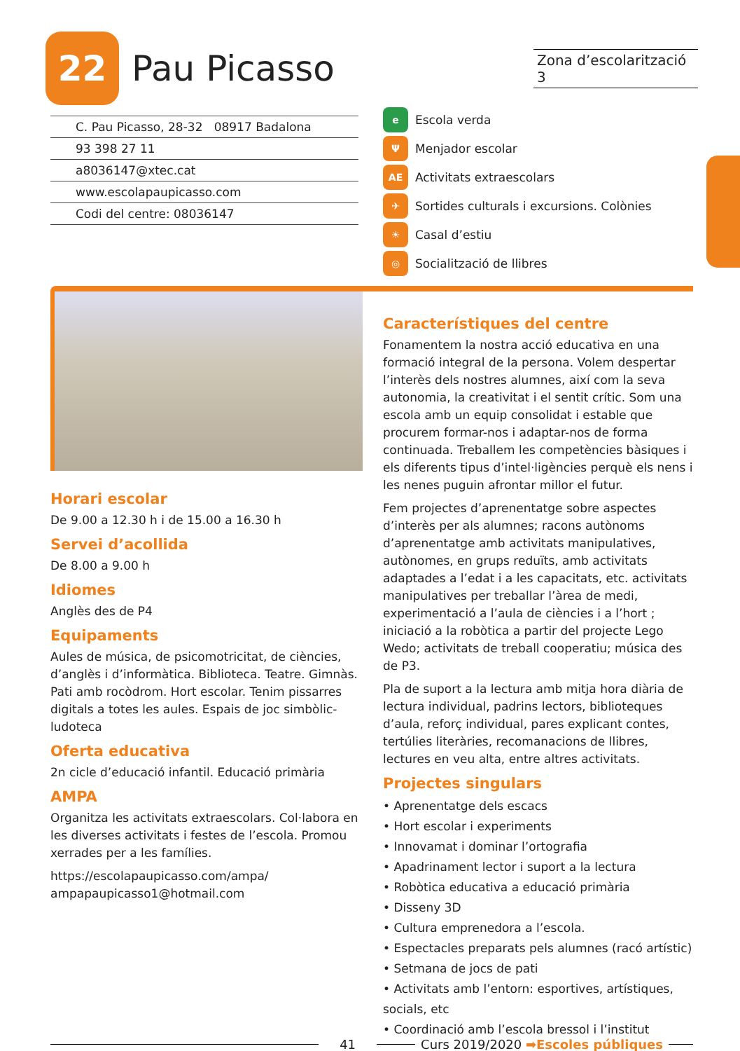22
Pau Picasso
Zona d’escolarització 3
C. Pau Picasso, 28-32 08917 Badalona
93 398 27 11
a8036147@xtec.cat
www.escolapaupicasso.com
Codi del centre: 08036147
e Escola verda
Ψ Menjador escolar
AE Activitats extraescolars
✈ Sortides culturals i excursions. Colònies
☀ Casal d’estiu
◎ Socialització de llibres
Horari escolar
De 9.00 a 12.30 h i de 15.00 a 16.30 h
Servei d’acollida
De 8.00 a 9.00 h
Idiomes
Anglès des de P4
Equipaments
Aules de música, de psicomotricitat, de ciències, d’anglès i d’informàtica. Biblioteca. Teatre. Gimnàs. Pati amb rocòdrom. Hort escolar. Tenim pissarres digitals a totes les aules. Espais de joc simbòlic-ludoteca
Oferta educativa
2n cicle d’educació infantil. Educació primària
AMPA
Organitza les activitats extraescolars. Col·labora en les diverses activitats i festes de l’escola. Promou xerrades per a les famílies.
https://escolapaupicasso.com/ampa/
ampapaupicasso1@hotmail.com
Característiques del centre
Fonamentem la nostra acció educativa en una formació integral de la persona. Volem despertar l’interès dels nostres alumnes, així com la seva autonomia, la creativitat i el sentit crític. Som una escola amb un equip consolidat i estable que procurem formar-nos i adaptar-nos de forma continuada. Treballem les competències bàsiques i els diferents tipus d’intel·ligències perquè els nens i les nenes puguin afrontar millor el futur.
Fem projectes d’aprenentatge sobre aspectes d’interès per als alumnes; racons autònoms d’aprenentatge amb activitats manipulatives, autònomes, en grups reduïts, amb activitats adaptades a l’edat i a les capacitats, etc. activitats manipulatives per treballar l’àrea de medi, experimentació a l’aula de ciències i a l’hort ; iniciació a la robòtica a partir del projecte Lego Wedo; activitats de treball cooperatiu; música des de P3.
Pla de suport a la lectura amb mitja hora diària de lectura individual, padrins lectors, biblioteques d’aula, reforç individual, pares explicant contes, tertúlies literàries, recomanacions de llibres, lectures en veu alta, entre altres activitats.
Projectes singulars
• Aprenentatge dels escacs
• Hort escolar i experiments
• Innovamat i dominar l’ortografia
• Apadrinament lector i suport a la lectura
• Robòtica educativa a educació primària
• Disseny 3D
• Cultura emprenedora a l’escola.
• Espectacles preparats pels alumnes (racó artístic)
• Setmana de jocs de pati
• Activitats amb l’entorn: esportives, artístiques, socials, etc
• Coordinació amb l’escola bressol i l’institut
41 Curs 2019/2020 ➡Escoles públiques